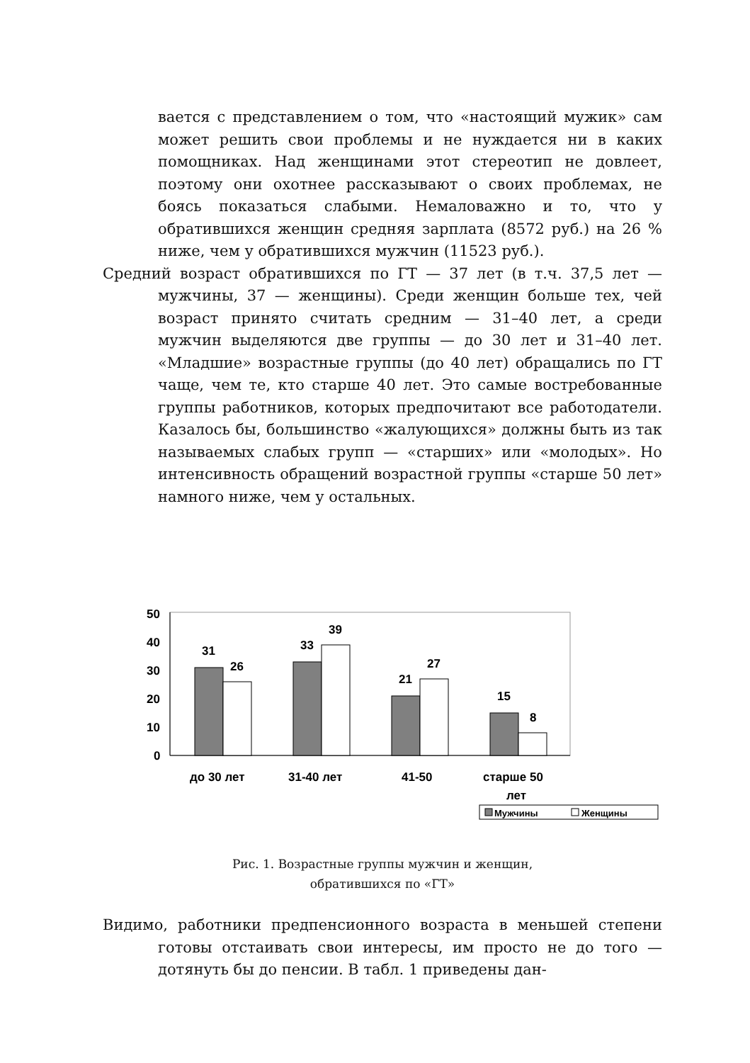вается с представлением о том, что «настоящий мужик» сам может решить свои проблемы и не нуждается ни в каких помощниках. Над женщинами этот стереотип не довлеет, поэтому они охотнее рассказывают о своих проблемах, не боясь показаться слабыми. Немаловажно и то, что у обратившихся женщин средняя зарплата (8572 руб.) на 26 % ниже, чем у обратившихся мужчин (11523 руб.).
Средний возраст обратившихся по ГТ — 37 лет (в т.ч. 37,5 лет — мужчины, 37 — женщины). Среди женщин больше тех, чей возраст принято считать средним — 31–40 лет, а среди мужчин выделяются две группы — до 30 лет и 31–40 лет. «Младшие» возрастные группы (до 40 лет) обращались по ГТ чаще, чем те, кто старше 40 лет. Это самые востребованные группы работников, которых предпочитают все работодатели. Казалось бы, большинство «жалующихся» должны быть из так называемых слабых групп — «старших» или «молодых». Но интенсивность обращений возрастной группы «старше 50 лет» намного ниже, чем у остальных.
50
40
30
20
10
0
31
26
33
39
21
27
15
8
до 30 лет
31-40 лет
41-50
старше 50
лет
Мужчины
Женщины
Рис. 1. Возрастные группы мужчин и женщин,
обратившихся по «ГТ»
Видимо, работники предпенсионного возраста в меньшей степени готовы отстаивать свои интересы, им просто не до того — дотянуть бы до пенсии. В табл. 1 приведены дан-